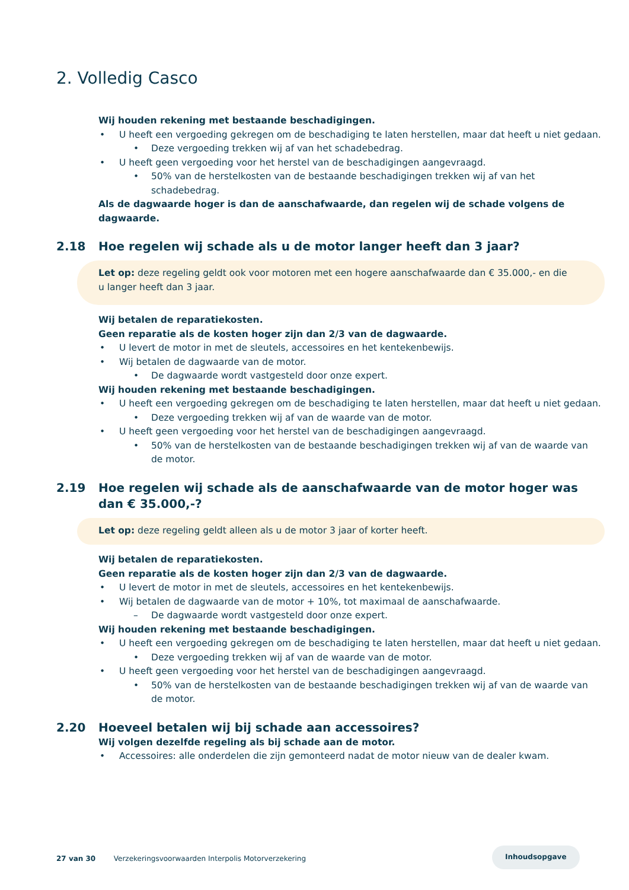2. Volledig Casco
Wij houden rekening met bestaande beschadigingen.
• U heeft een vergoeding gekregen om de beschadiging te laten herstellen, maar dat heeft u niet gedaan.
• Deze vergoeding trekken wij af van het schadebedrag.
• U heeft geen vergoeding voor het herstel van de beschadigingen aangevraagd.
• 50% van de herstelkosten van de bestaande beschadigingen trekken wij af van het schadebedrag.
Als de dagwaarde hoger is dan de aanschafwaarde, dan regelen wij de schade volgens de dagwaarde.
2.18 Hoe regelen wij schade als u de motor langer heeft dan 3 jaar?
Let op: deze regeling geldt ook voor motoren met een hogere aanschafwaarde dan € 35.000,- en die u langer heeft dan 3 jaar.
Wij betalen de reparatiekosten.
Geen reparatie als de kosten hoger zijn dan 2/3 van de dagwaarde.
• U levert de motor in met de sleutels, accessoires en het kentekenbewijs.
• Wij betalen de dagwaarde van de motor.
• De dagwaarde wordt vastgesteld door onze expert.
Wij houden rekening met bestaande beschadigingen.
• U heeft een vergoeding gekregen om de beschadiging te laten herstellen, maar dat heeft u niet gedaan.
• Deze vergoeding trekken wij af van de waarde van de motor.
• U heeft geen vergoeding voor het herstel van de beschadigingen aangevraagd.
• 50% van de herstelkosten van de bestaande beschadigingen trekken wij af van de waarde van de motor.
2.19 Hoe regelen wij schade als de aanschafwaarde van de motor hoger was dan € 35.000,-?
Let op: deze regeling geldt alleen als u de motor 3 jaar of korter heeft.
Wij betalen de reparatiekosten.
Geen reparatie als de kosten hoger zijn dan 2/3 van de dagwaarde.
• U levert de motor in met de sleutels, accessoires en het kentekenbewijs.
• Wij betalen de dagwaarde van de motor + 10%, tot maximaal de aanschafwaarde.
– De dagwaarde wordt vastgesteld door onze expert.
Wij houden rekening met bestaande beschadigingen.
• U heeft een vergoeding gekregen om de beschadiging te laten herstellen, maar dat heeft u niet gedaan.
• Deze vergoeding trekken wij af van de waarde van de motor.
• U heeft geen vergoeding voor het herstel van de beschadigingen aangevraagd.
• 50% van de herstelkosten van de bestaande beschadigingen trekken wij af van de waarde van de motor.
2.20 Hoeveel betalen wij bij schade aan accessoires?
Wij volgen dezelfde regeling als bij schade aan de motor.
• Accessoires: alle onderdelen die zijn gemonteerd nadat de motor nieuw van de dealer kwam.
Inhoudsopgave
27 van 30 Verzekeringsvoorwaarden Interpolis Motorverzekering